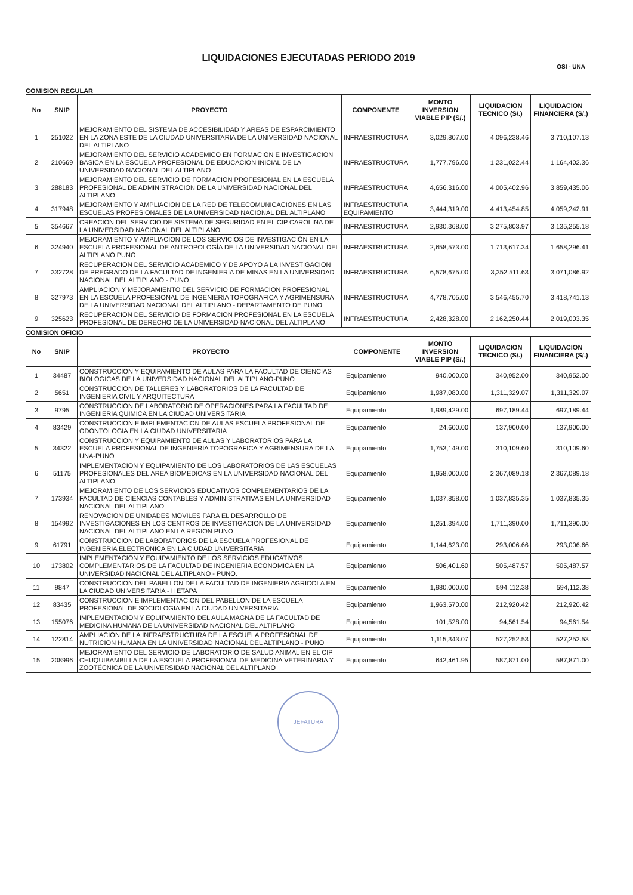LIQUIDACIONES EJECUTADAS PERIODO 2019
OSI - UNA
COMISION REGULAR
| No | SNIP | PROYECTO | COMPONENTE | MONTO INVERSION VIABLE PIP (S/.) | LIQUIDACION TECNICO (S/.) | LIQUIDACION FINANCIERA (S/.) |
| --- | --- | --- | --- | --- | --- | --- |
| 1 | 251022 | MEJORAMIENTO DEL SISTEMA DE ACCESIBILIDAD Y AREAS DE ESPARCIMIENTO EN LA ZONA ESTE DE LA CIUDAD UNIVERSITARIA DE LA UNIVERSIDAD NACIONAL DEL ALTIPLANO | INFRAESTRUCTURA | 3,029,807.00 | 4,096,238.46 | 3,710,107.13 |
| 2 | 210669 | MEJORAMIENTO DEL SERVICIO ACADEMICO EN FORMACION E INVESTIGACION BASICA EN LA ESCUELA PROFESIONAL DE EDUCACION INICIAL DE LA UNIVERSIDAD NACIONAL DEL ALTIPLANO | INFRAESTRUCTURA | 1,777,796.00 | 1,231,022.44 | 1,164,402.36 |
| 3 | 288183 | MEJORAMIENTO DEL SERVICIO DE FORMACION PROFESIONAL EN LA ESCUELA PROFESIONAL DE ADMINISTRACION DE LA UNIVERSIDAD NACIONAL DEL ALTIPLANO | INFRAESTRUCTURA | 4,656,316.00 | 4,005,402.96 | 3,859,435.06 |
| 4 | 317948 | MEJORAMIENTO Y AMPLIACION DE LA RED DE TELECOMUNICACIONES EN LAS ESCUELAS PROFESIONALES DE LA UNIVERSIDAD NACIONAL DEL ALTIPLANO | INFRAESTRUCTURA EQUIPAMIENTO | 3,444,319.00 | 4,413,454.85 | 4,059,242.91 |
| 5 | 354667 | CREACION DEL SERVICIO DE SISTEMA DE SEGURIDAD EN EL CIP CAROLINA DE LA UNIVERSIDAD NACIONAL DEL ALTIPLANO | INFRAESTRUCTURA | 2,930,368.00 | 3,275,803.97 | 3,135,255.18 |
| 6 | 324940 | MEJORAMIENTO Y AMPLIACION DE LOS SERVICIOS DE INVESTIGACIÓN EN LA ESCUELA PROFESIONAL DE ANTROPOLOGÍA DE LA UNIVERSIDAD NACIONAL DEL ALTIPLANO PUNO | INFRAESTRUCTURA | 2,658,573.00 | 1,713,617.34 | 1,658,296.41 |
| 7 | 332728 | RECUPERACION DEL SERVICIO ACADEMICO Y DE APOYO A LA INVESTIGACION DE PREGRADO DE LA FACULTAD DE INGENIERIA DE MINAS EN LA UNIVERSIDAD NACIONAL DEL ALTIPLANO - PUNO | INFRAESTRUCTURA | 6,578,675.00 | 3,352,511.63 | 3,071,086.92 |
| 8 | 327973 | AMPLIACION Y MEJORAMIENTO DEL SERVICIO DE FORMACION PROFESIONAL EN LA ESCUELA PROFESIONAL DE INGENIERIA TOPOGRAFICA Y AGRIMENSURA DE LA UNIVERSIDAD NACIONAL DEL ALTIPLANO - DEPARTAMENTO DE PUNO | INFRAESTRUCTURA | 4,778,705.00 | 3,546,455.70 | 3,418,741.13 |
| 9 | 325623 | RECUPERACION DEL SERVICIO DE FORMACION PROFESIONAL EN LA ESCUELA PROFESIONAL DE DERECHO DE LA UNIVERSIDAD NACIONAL DEL ALTIPLANO | INFRAESTRUCTURA | 2,428,328.00 | 2,162,250.44 | 2,019,003.35 |
COMISION OFICIO
| No | SNIP | PROYECTO | COMPONENTE | MONTO INVERSION VIABLE PIP (S/.) | LIQUIDACION TECNICO (S/.) | LIQUIDACION FINANCIERA (S/.) |
| --- | --- | --- | --- | --- | --- | --- |
| 1 | 34487 | CONSTRUCCION Y EQUIPAMIENTO DE AULAS PARA LA FACULTAD DE CIENCIAS BIOLOGICAS DE LA UNIVERSIDAD NACIONAL DEL ALTIPLANO-PUNO | Equipamiento | 940,000.00 | 340,952.00 | 340,952.00 |
| 2 | 5651 | CONSTRUCCION DE TALLERES Y LABORATORIOS DE LA FACULTAD DE INGENIERIA CIVIL Y ARQUITECTURA | Equipamiento | 1,987,080.00 | 1,311,329.07 | 1,311,329.07 |
| 3 | 9795 | CONSTRUCCION DE LABORATORIO DE OPERACIONES PARA LA FACULTAD DE INGENIERIA QUIMICA EN LA CIUDAD UNIVERSITARIA | Equipamiento | 1,989,429.00 | 697,189.44 | 697,189.44 |
| 4 | 83429 | CONSTRUCCION E IMPLEMENTACION DE AULAS ESCUELA PROFESIONAL DE ODONTOLOGIA EN LA CIUDAD UNIVERSITARIA | Equipamiento | 24,600.00 | 137,900.00 | 137,900.00 |
| 5 | 34322 | CONSTRUCCION Y EQUIPAMIENTO DE AULAS Y LABORATORIOS PARA LA ESCUELA PROFESIONAL DE INGENIERIA TOPOGRAFICA Y AGRIMENSURA DE LA UNA-PUNO | Equipamiento | 1,753,149.00 | 310,109.60 | 310,109.60 |
| 6 | 51175 | IMPLEMENTACION Y EQUIPAMIENTO DE LOS LABORATORIOS DE LAS ESCUELAS PROFESIONALES DEL AREA BIOMEDICAS EN LA UNIVERSIDAD NACIONAL DEL ALTIPLANO | Equipamiento | 1,958,000.00 | 2,367,089.18 | 2,367,089.18 |
| 7 | 173934 | MEJORAMIENTO DE LOS SERVICIOS EDUCATIVOS COMPLEMENTARIOS DE LA FACULTAD DE CIENCIAS CONTABLES Y ADMINISTRATIVAS EN LA UNIVERSIDAD NACIONAL DEL ALTIPLANO | Equipamiento | 1,037,858.00 | 1,037,835.35 | 1,037,835.35 |
| 8 | 154992 | RENOVACION DE UNIDADES MOVILES PARA EL DESARROLLO DE INVESTIGACIONES EN LOS CENTROS DE INVESTIGACION DE LA UNIVERSIDAD NACIONAL DEL ALTIPLANO EN LA REGION PUNO | Equipamiento | 1,251,394.00 | 1,711,390.00 | 1,711,390.00 |
| 9 | 61791 | CONSTRUCCION DE LABORATORIOS DE LA ESCUELA PROFESIONAL DE INGENIERIA ELECTRONICA EN LA CIUDAD UNIVERSITARIA | Equipamiento | 1,144,623.00 | 293,006.66 | 293,006.66 |
| 10 | 173802 | IMPLEMENTACION Y EQUIPAMIENTO DE LOS SERVICIOS EDUCATIVOS COMPLEMENTARIOS DE LA FACULTAD DE INGENIERIA ECONOMICA EN LA UNIVERSIDAD NACIONAL DEL ALTIPLANO - PUNO. | Equipamiento | 506,401.60 | 505,487.57 | 505,487.57 |
| 11 | 9847 | CONSTRUCCION DEL PABELLON DE LA FACULTAD DE INGENIERIA AGRICOLA EN LA CIUDAD UNIVERSITARIA - II ETAPA | Equipamiento | 1,980,000.00 | 594,112.38 | 594,112.38 |
| 12 | 83435 | CONSTRUCCION E IMPLEMENTACION DEL PABELLON DE LA ESCUELA PROFESIONAL DE SOCIOLOGIA EN LA CIUDAD UNIVERSITARIA | Equipamiento | 1,963,570.00 | 212,920.42 | 212,920.42 |
| 13 | 155076 | IMPLEMENTACION Y EQUIPAMIENTO DEL AULA MAGNA DE LA FACULTAD DE MEDICINA HUMANA DE LA UNIVERSIDAD NACIONAL DEL ALTIPLANO | Equipamiento | 101,528.00 | 94,561.54 | 94,561.54 |
| 14 | 122814 | AMPLIACION DE LA INFRAESTRUCTURA DE LA ESCUELA PROFESIONAL DE NUTRICION HUMANA EN LA UNIVERSIDAD NACIONAL DEL ALTIPLANO - PUNO | Equipamiento | 1,115,343.07 | 527,252.53 | 527,252.53 |
| 15 | 208996 | MEJORAMIENTO DEL SERVICIO DE LABORATORIO DE SALUD ANIMAL EN EL CIP CHUQUIBAMBILLA DE LA ESCUELA PROFESIONAL DE MEDICINA VETERINARIA Y ZOOTÉCNICA DE LA UNIVERSIDAD NACIONAL DEL ALTIPLANO | Equipamiento | 642,461.95 | 587,871.00 | 587,871.00 |
JEFATURA